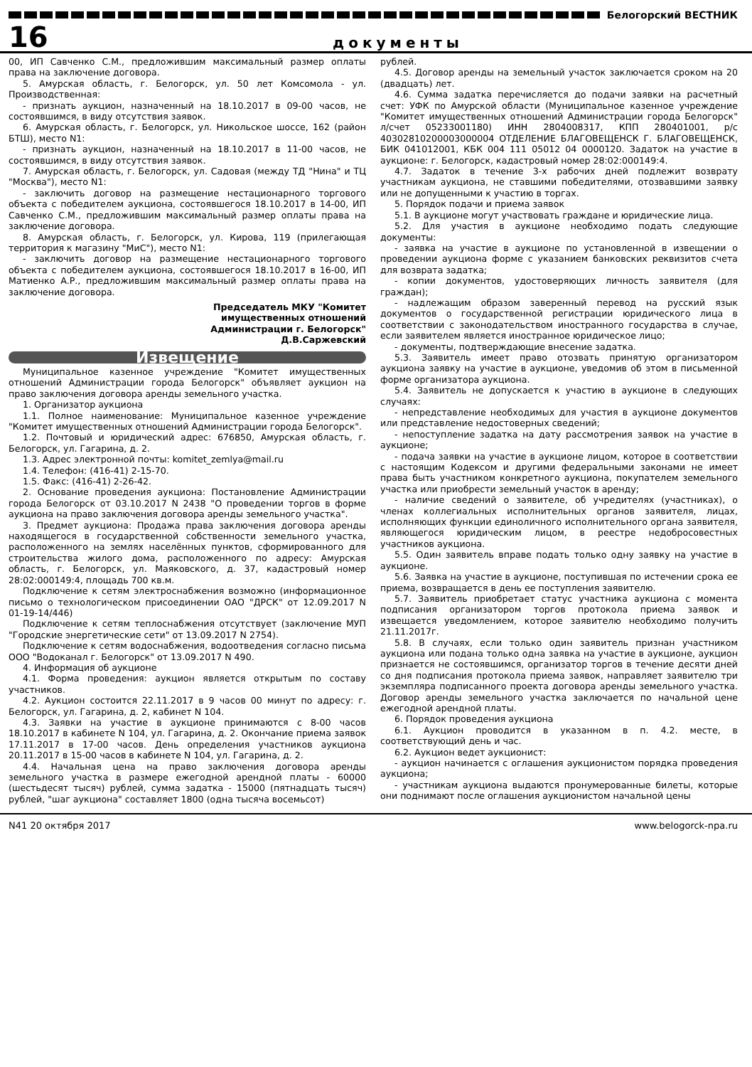Белогорский ВЕСТНИК
16 документы
00, ИП Савченко С.М., предложившим максимальный размер оплаты права на заключение договора.
5. Амурская область, г. Белогорск, ул. 50 лет Комсомола - ул. Производственная:
- признать аукцион, назначенный на 18.10.2017 в 09-00 часов, не состоявшимся, в виду отсутствия заявок.
6. Амурская область, г. Белогорск, ул. Никольское шоссе, 162 (район БТШ), место N1:
- признать аукцион, назначенный на 18.10.2017 в 11-00 часов, не состоявшимся, в виду отсутствия заявок.
7. Амурская область, г. Белогорск, ул. Садовая (между ТД "Нина" и ТЦ "Москва"), место N1:
- заключить договор на размещение нестационарного торгового объекта с победителем аукциона, состоявшегося 18.10.2017 в 14-00, ИП Савченко С.М., предложившим максимальный размер оплаты права на заключение договора.
8. Амурская область, г. Белогорск, ул. Кирова, 119 (прилегающая территория к магазину "МиС"), место N1:
- заключить договор на размещение нестационарного торгового объекта с победителем аукциона, состоявшегося 18.10.2017 в 16-00, ИП Матиенко А.Р., предложившим максимальный размер оплаты права на заключение договора.
Председатель МКУ "Комитет
имущественных отношений
Администрации г. Белогорск"
Д.В.Саржевский
Извещение
Муниципальное казенное учреждение "Комитет имущественных отношений Администрации города Белогорск" объявляет аукцион на право заключения договора аренды земельного участка.
1. Организатор аукциона
1.1. Полное наименование: Муниципальное казенное учреждение "Комитет имущественных отношений Администрации города Белогорск".
1.2. Почтовый и юридический адрес: 676850, Амурская область, г. Белогорск, ул. Гагарина, д. 2.
1.3. Адрес электронной почты: komitet_zemlya@mail.ru
1.4. Телефон: (416-41) 2-15-70.
1.5. Факс: (416-41) 2-26-42.
2. Основание проведения аукциона: Постановление Администрации города Белогорск от 03.10.2017 N 2438 "О проведении торгов в форме аукциона на право заключения договора аренды земельного участка".
3. Предмет аукциона: Продажа права заключения договора аренды находящегося в государственной собственности земельного участка, расположенного на землях населённых пунктов, сформированного для строительства жилого дома, расположенного по адресу: Амурская область, г. Белогорск, ул. Маяковского, д. 37, кадастровый номер 28:02:000149:4, площадь 700 кв.м.
Подключение к сетям электроснабжения возможно (информационное письмо о технологическом присоединении ОАО "ДРСК" от 12.09.2017 N 01-19-14/446)
Подключение к сетям теплоснабжения отсутствует (заключение МУП "Городские энергетические сети" от 13.09.2017 N 2754).
Подключение к сетям водоснабжения, водоотведения согласно письма ООО "Водоканал г. Белогорск" от 13.09.2017 N 490.
4. Информация об аукционе
4.1. Форма проведения: аукцион является открытым по составу участников.
4.2. Аукцион состоится 22.11.2017 в 9 часов 00 минут по адресу: г. Белогорск, ул. Гагарина, д. 2, кабинет N 104.
4.3. Заявки на участие в аукционе принимаются с 8-00 часов 18.10.2017 в кабинете N 104, ул. Гагарина, д. 2. Окончание приема заявок 17.11.2017 в 17-00 часов. День определения участников аукциона 20.11.2017 в 15-00 часов в кабинете N 104, ул. Гагарина, д. 2.
4.4. Начальная цена на право заключения договора аренды земельного участка в размере ежегодной арендной платы - 60000 (шестьдесят тысяч) рублей, сумма задатка - 15000 (пятнадцать тысяч) рублей, "шаг аукциона" составляет 1800 (одна тысяча восемьсот)
рублей.
4.5. Договор аренды на земельный участок заключается сроком на 20 (двадцать) лет.
4.6. Сумма задатка перечисляется до подачи заявки на расчетный счет: УФК по Амурской области (Муниципальное казенное учреждение "Комитет имущественных отношений Администрации города Белогорск" л/счет 05233001180) ИНН 2804008317, КПП 280401001, р/с 40302810200003000004 ОТДЕЛЕНИЕ БЛАГОВЕЩЕНСК Г. БЛАГОВЕЩЕНСК, БИК 041012001, КБК 004 111 05012 04 0000120. Задаток на участие в аукционе: г. Белогорск, кадастровый номер 28:02:000149:4.
4.7. Задаток в течение 3-х рабочих дней подлежит возврату участникам аукциона, не ставшими победителями, отозвавшими заявку или не допущенными к участию в торгах.
5. Порядок подачи и приема заявок
5.1. В аукционе могут участвовать граждане и юридические лица.
5.2. Для участия в аукционе необходимо подать следующие документы:
- заявка на участие в аукционе по установленной в извещении о проведении аукциона форме с указанием банковских реквизитов счета для возврата задатка;
- копии документов, удостоверяющих личность заявителя (для граждан);
- надлежащим образом заверенный перевод на русский язык документов о государственной регистрации юридического лица в соответствии с законодательством иностранного государства в случае, если заявителем является иностранное юридическое лицо;
- документы, подтверждающие внесение задатка.
5.3. Заявитель имеет право отозвать принятую организатором аукциона заявку на участие в аукционе, уведомив об этом в письменной форме организатора аукциона.
5.4. Заявитель не допускается к участию в аукционе в следующих случаях:
- непредставление необходимых для участия в аукционе документов или представление недостоверных сведений;
- непоступление задатка на дату рассмотрения заявок на участие в аукционе;
- подача заявки на участие в аукционе лицом, которое в соответствии с настоящим Кодексом и другими федеральными законами не имеет права быть участником конкретного аукциона, покупателем земельного участка или приобрести земельный участок в аренду;
- наличие сведений о заявителе, об учредителях (участниках), о членах коллегиальных исполнительных органов заявителя, лицах, исполняющих функции единоличного исполнительного органа заявителя, являющегося юридическим лицом, в реестре недобросовестных участников аукциона.
5.5. Один заявитель вправе подать только одну заявку на участие в аукционе.
5.6. Заявка на участие в аукционе, поступившая по истечении срока ее приема, возвращается в день ее поступления заявителю.
5.7. Заявитель приобретает статус участника аукциона с момента подписания организатором торгов протокола приема заявок и извещается уведомлением, которое заявителю необходимо получить 21.11.2017г.
5.8. В случаях, если только один заявитель признан участником аукциона или подана только одна заявка на участие в аукционе, аукцион признается не состоявшимся, организатор торгов в течение десяти дней со дня подписания протокола приема заявок, направляет заявителю три экземпляра подписанного проекта договора аренды земельного участка. Договор аренды земельного участка заключается по начальной цене ежегодной арендной платы.
6. Порядок проведения аукциона
6.1. Аукцион проводится в указанном в п. 4.2. месте, в соответствующий день и час.
6.2. Аукцион ведет аукционист:
- аукцион начинается с оглашения аукционистом порядка проведения аукциона;
- участникам аукциона выдаются пронумерованные билеты, которые они поднимают после оглашения аукционистом начальной цены
N41 20 октября 2017 www.belogorck-npa.ru